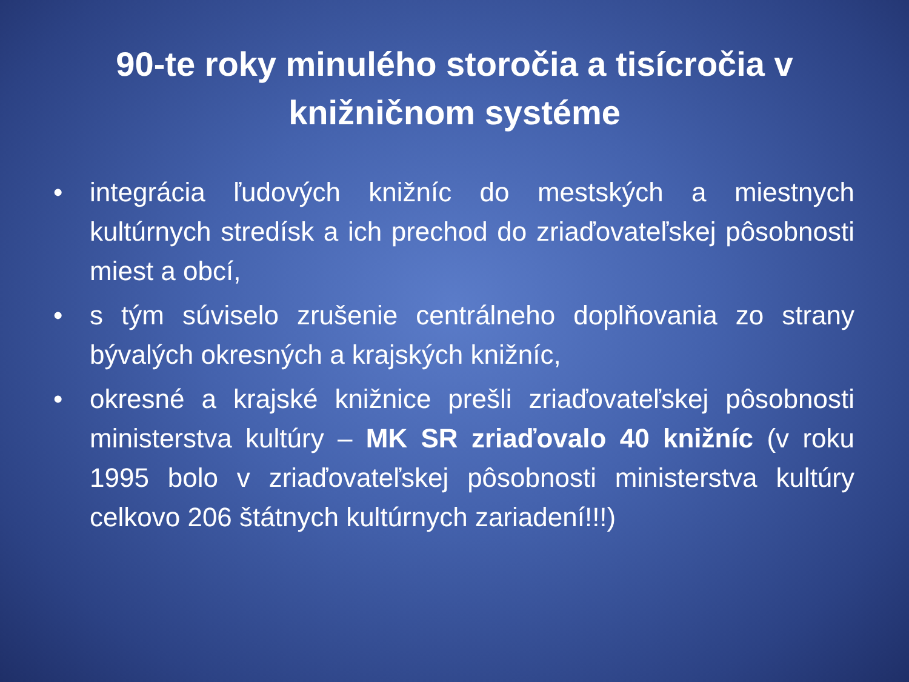90-te roky minulého storočia a tisícročia v knižničnom systéme
• integrácia ľudových knižníc do mestských a miestnych kultúrnych stredísk a ich prechod do zriaďovateľskej pôsobnosti miest a obcí,
• s tým súviselo zrušenie centrálneho doplňovania zo strany bývalých okresných a krajských knižníc,
• okresné a krajské knižnice prešli zriaďovateľskej pôsobnosti ministerstva kultúry – MK SR zriaďovalo 40 knižníc (v roku 1995 bolo v zriaďovateľskej pôsobnosti ministerstva kultúry celkovo 206 štátnych kultúrnych zariadení!!!)